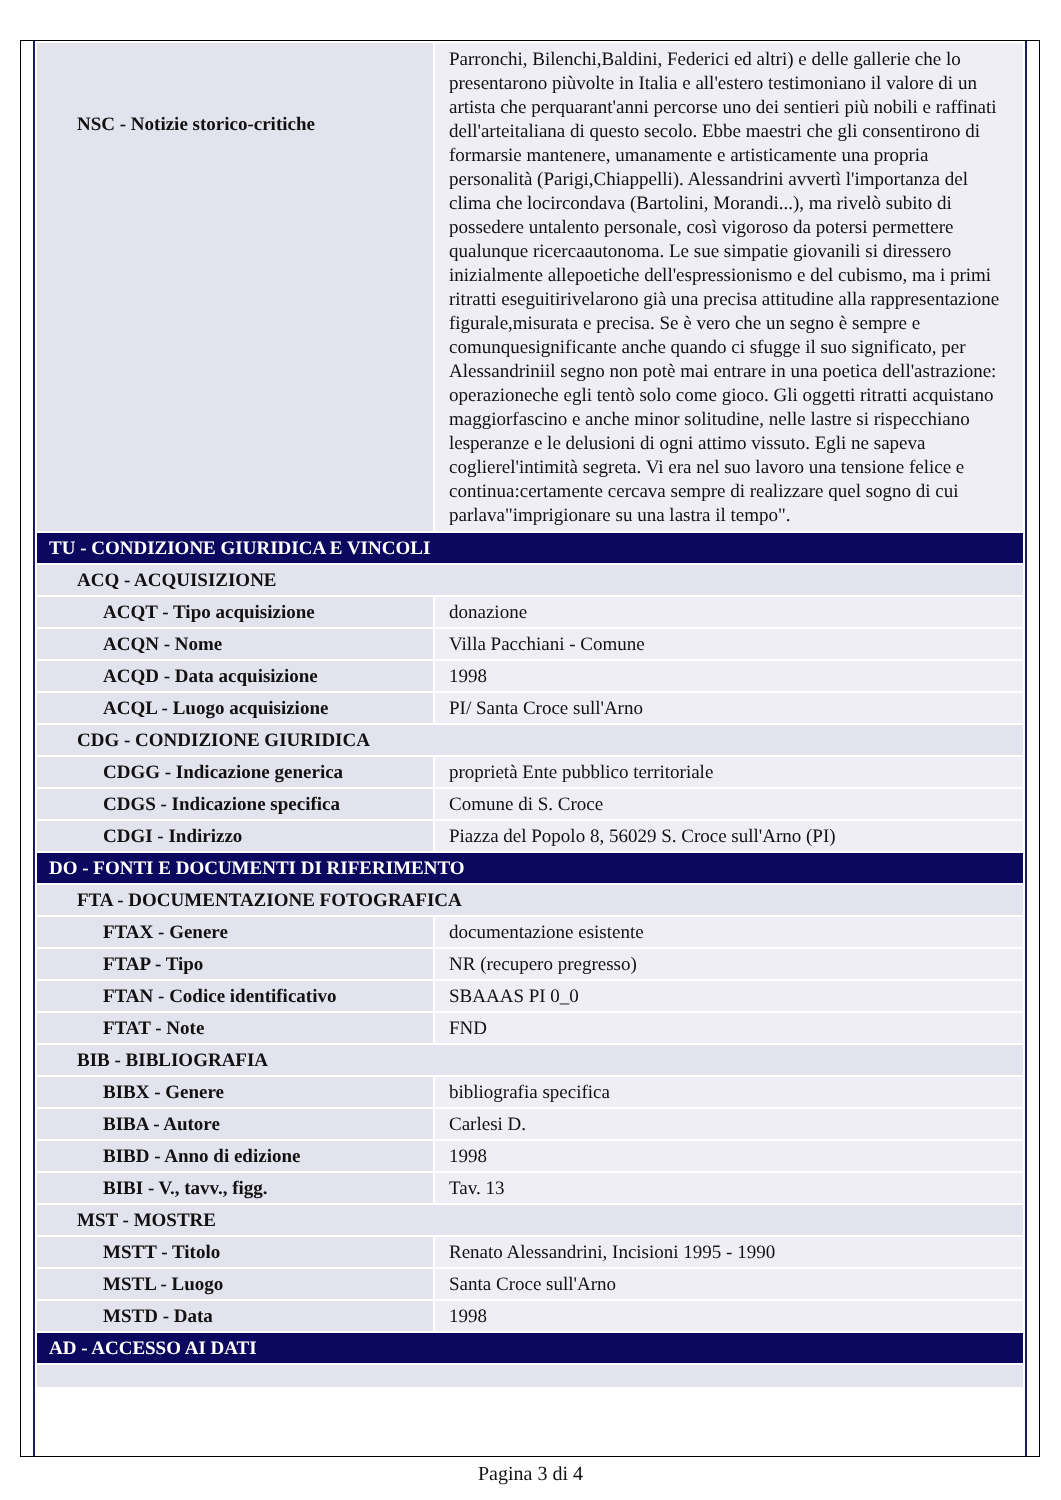| NSC - Notizie storico-critiche | Parronchi, Bilenchi,Baldini, Federici ed altri) e delle gallerie che lo presentarono piùvolte in Italia e all'estero testimoniano il valore di un artista che perquarant'anni percorse uno dei sentieri più nobili e raffinati dell'arteitaliana di questo secolo. Ebbe maestri che gli consentirono di formarsie mantenere, umanamente e artisticamente una propria personalità (Parigi,Chiappelli). Alessandrini avvertì l'importanza del clima che locircondava (Bartolini, Morandi...), ma rivelò subito di possedere untalento personale, così vigoroso da potersi permettere qualunque ricercaautonoma. Le sue simpatie giovanili si diressero inizialmente allepoetiche dell'espressionismo e del cubismo, ma i primi ritratti eseguitirivelarono già una precisa attitudine alla rappresentazione figurale,misurata e precisa. Se è vero che un segno è sempre e comunquesignificante anche quando ci sfugge il suo significato, per Alessandriniil segno non potè mai entrare in una poetica dell'astrazione: operazioneche egli tentò solo come gioco. Gli oggetti ritratti acquistano maggiorfascino e anche minor solitudine, nelle lastre si rispecchiano lesperanze e le delusioni di ogni attimo vissuto. Egli ne sapeva coglierel'intimità segreta. Vi era nel suo lavoro una tensione felice e continua:certamente cercava sempre di realizzare quel sogno di cui parlava"imprigionare su una lastra il tempo". |
| TU - CONDIZIONE GIURIDICA E VINCOLI | |
| ACQ - ACQUISIZIONE | |
| ACQT - Tipo acquisizione | donazione |
| ACQN - Nome | Villa Pacchiani - Comune |
| ACQD - Data acquisizione | 1998 |
| ACQL - Luogo acquisizione | PI/ Santa Croce sull'Arno |
| CDG - CONDIZIONE GIURIDICA | |
| CDGG - Indicazione generica | proprietà Ente pubblico territoriale |
| CDGS - Indicazione specifica | Comune di S. Croce |
| CDGI - Indirizzo | Piazza del Popolo 8, 56029 S. Croce sull'Arno (PI) |
| DO - FONTI E DOCUMENTI DI RIFERIMENTO | |
| FTA - DOCUMENTAZIONE FOTOGRAFICA | |
| FTAX - Genere | documentazione esistente |
| FTAP - Tipo | NR (recupero pregresso) |
| FTAN - Codice identificativo | SBAAAS PI 0_0 |
| FTAT - Note | FND |
| BIB - BIBLIOGRAFIA | |
| BIBX - Genere | bibliografia specifica |
| BIBA - Autore | Carlesi D. |
| BIBD - Anno di edizione | 1998 |
| BIBI - V., tavv., figg. | Tav. 13 |
| MST - MOSTRE | |
| MSTT - Titolo | Renato Alessandrini, Incisioni 1995 - 1990 |
| MSTL - Luogo | Santa Croce sull'Arno |
| MSTD - Data | 1998 |
| AD - ACCESSO AI DATI | |
Pagina 3 di 4